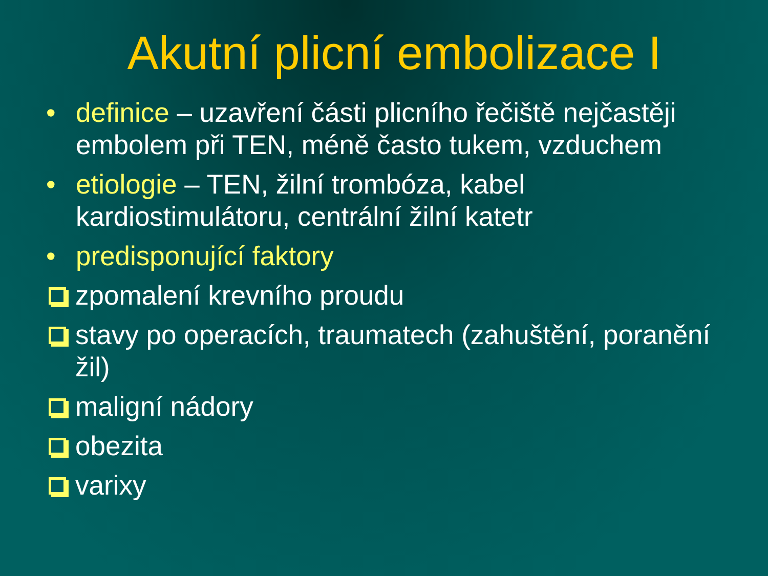Akutní plicní embolizace I
• definice – uzavření části plicního řečiště nejčastěji embolem při TEN, méně často tukem, vzduchem
• etiologie – TEN, žilní trombóza, kabel kardiostimulátoru, centrální žilní katetr
• predisponující faktory
zpomalení krevního proudu
stavy po operacích, traumatech (zahuštění, poranění žil)
maligní nádory
obezita
varixy